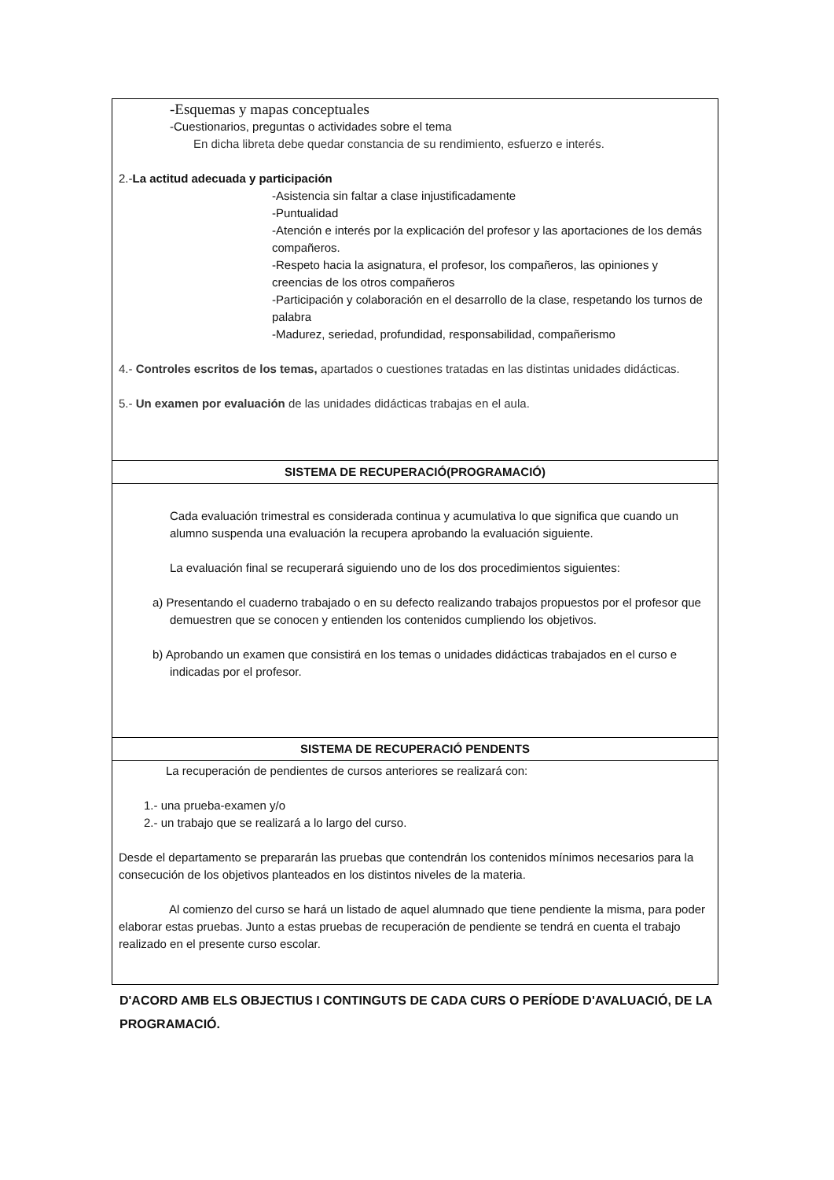| -Esquemas y mapas conceptuales -Cuestionarios, preguntas o actividades sobre el tema En dicha libreta debe quedar constancia de su rendimiento, esfuerzo e interés. 2.- La actitud adecuada y participación -Asistencia sin faltar a clase injustificadamente -Puntualidad -Atención e interés por la explicación del profesor y las aportaciones de los demás compañeros. -Respeto hacia la asignatura, el profesor, los compañeros, las opiniones y creencias de los otros compañeros -Participación y colaboración en el desarrollo de la clase, respetando los turnos de palabra -Madurez, seriedad, profundidad, responsabilidad, compañerismo 4.- Controles escritos de los temas, apartados o cuestiones tratadas en las distintas unidades didácticas. 5.- Un examen por evaluación de las unidades didácticas trabajas en el aula. |
| SISTEMA DE RECUPERACIÓ(PROGRAMACIÓ) |
| Cada evaluación trimestral es considerada continua y acumulativa lo que significa que cuando un alumno suspenda una evaluación la recupera aprobando la evaluación siguiente. La evaluación final se recuperará siguiendo uno de los dos procedimientos siguientes: a) Presentando el cuaderno trabajado o en su defecto realizando trabajos propuestos por el profesor que demuestren que se conocen y entienden los contenidos cumpliendo los objetivos. b) Aprobando un examen que consistirá en los temas o unidades didácticas trabajados en el curso e indicadas por el profesor. |
| SISTEMA DE RECUPERACIÓ PENDENTS |
| La recuperación de pendientes de cursos anteriores se realizará con: 1.- una prueba-examen y/o 2.- un trabajo que se realizará a lo largo del curso. Desde el departamento se prepararán las pruebas que contendrán los contenidos mínimos necesarios para la consecución de los objetivos planteados en los distintos niveles de la materia. Al comienzo del curso se hará un listado de aquel alumnado que tiene pendiente la misma, para poder elaborar estas pruebas. Junto a estas pruebas de recuperación de pendiente se tendrá en cuenta el trabajo realizado en el presente curso escolar. |
D'ACORD AMB ELS OBJECTIUS I CONTINGUTS DE CADA CURS O PERÍODE D'AVALUACIÓ, DE LA PROGRAMACIÓ.